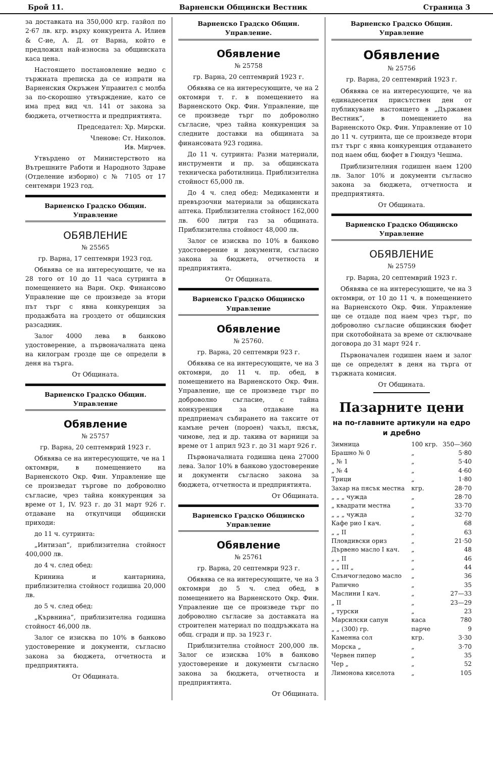Брой 11. Варненски Общински Вестник Страница 3
за доставката на 350,000 кгр. газйол по 2·67 лв. кгр. върху конкурента А. Илиев & С-ие, А. Д. от Варна, който е предложил най-износна за общинската каса цена.
Настоящето постановление ведно с тържната преписка да се изпрати на Варненския Окръжен Управител с молба за по-скорошно утвърждение, като се има пред вид чл. 141 от закона за бюджета, отчетността и предприятията.
Председател: Хр. Мирски.
Членове: Ст. Николов.
Ив. Мирчев.
Утвърдено от Министерството на Вътрешните Работи и Народното Здраве (Отделение изборно) с № 7105 от 17 сентември 1923 год.
Варненско Градско Общин. Управление
ОБЯВЛЕНИЕ
№ 25565
гр. Варна, 17 септември 1923 год.
Обявява се на интересующите, че на 28 того от 10 до 11 часа сутринта в помещението на Варн. Окр. Финансово Управление ще се произведе за втори път търг с явна конкуренция за продажбата на гроздето от общинския разсадник.
Залог 4000 лева в банково удостоверение, а първоначалната цена на килограм грозде ще се определи в деня на търга.
От Общината.
Варненско Градско Общин. Управление
Обявление
№ 25757
гр. Варна, 20 септемврий 1923 г.
Обявява се на интересующите, че на 1 октомври, в помещението на Варненското Окр. Фин. Управление ще се произведат търгове по доброволно съгласие, чрез тайна конкуренция за време от 1, IV. 923 г. до 31 март 926 г. отдаване на откупчици общински приходи:
до 11 ч. сутринта:
„Интизап“, приблизителна стойност 400,000 лв.
до 4 ч. след обед:
Кринина и кантарнина, приблизителна стойност годишна 20,000 лв.
до 5 ч. след обед:
„Кървнина“, приблизителна годишна стойност 46,000 лв.
Залог се изисква по 10% в банково удостоверение и документи, съгласно закона за бюджета, отчетноста и предприятията.
От Общината.
Варненско Градско Общин. Управление.
Обявление
№ 25758
гр. Варна, 20 септемврий 1923 г.
Обявява се на интересующите, че на 2 октомври т. г. в помещението на Варненското Окр. Фин. Управление, ще се произведе търг по доброволно съгласие, чрез тайна конкуренция за следните доставки на общината за финансовата 923 година.
До 11 ч. сутринта: Разни материали, инструменти и пр. за общинската техническа работилница. Приблизителна стойност 65,000 лв.
До 4 ч. след обед: Медикаменти и превързочни материали за общинската аптека. Приблизителна стойност 162,000 лв. 600 литри газ за общината. Приблизителна стойност 48,000 лв.
Залог се изисква по 10% в банково удостоверение и документи, съгласно закона за бюджета, отчетноста и предприятията.
От Общината.
Варненско Градско Общинско Управление
Обявление
№ 25760.
гр. Варна, 20 септември 923 г.
Обявява се на интересующите, че на 3 октомври, до 11 ч. пр. обед, в помещението на Варненското Окр. Фин. Управление, ще се произведе търг по доброволно съгласие, с тайна конкуренция за отдаване на предприемач събирането на таксите от камъне речен (пороен) чакъл, пясък, чимове, лед и др. такива от варници за време от 1 април 923 г. до 31 март 926 г.
Първоначалната годишна цена 27000 лева. Залог 10% в банково удостоверение и документи съгласно закона за бюджета, отчетноста и предприятията.
От Общината.
Варненско Градско Общинско Управление
Обявление
№ 25761
гр. Варна, 20 септември 923 г.
Обявява се на интересующите, че на 3 октомври до 5 ч. след обед, в помещението на Варненското Окр. Фин. Управление ще се произведе търг по доброволно съгласие за доставката на строителен материал по поддръжката на общ. сгради и пр. за 1923 г.
Приблизителна стойност 200,000 лв. Залог се изисква 10% в банково удостоверение и документи съгласно закона за бюджета, отчетноста и предприятията.
От Общината.
Варненско Градско Общин. Управление
Обявление
№ 25756
гр. Варна, 20 септемврий 1923 г.
Обявява се на интересующите, че на единадесетия присътствен ден от публикуване настоящето в „Държавен Вестник“, в помещението на Варненското Окр. Фин. Управление от 10 до 11 ч. сутринта, ще се произведе втори път търг с явна конкуренция отдаването под наем общ. бюфет в Гюндуз Чешма.
Приблизителния годишен наем 1200 лв. Залог 10% и документи съгласно закона за бюджета, отчетноста и предприятията.
От Общината.
Варненско Градско Общинско Управление
ОБЯВЛЕНИЕ
№ 25759
гр. Варна, 20 септемврий 1923 г.
Обявява се на интересующите, че на 3 октомври, от 10 до 11 ч. в помещението на Варненското Окр. Фин. Управление ще се отдаде под наем чрез търг, по доброволно съгласие общинския бюфет при скотобойната за време от сключване договора до 31 март 924 г.
Първоначален годишен наем и залог ще се определят в деня на търга от тържната комисия.
От Общината.
Пазарните цени
на по-главните артикули на едро и дребно
| Зимница | 100 кгр. | 350—360 |
| Брашно № 0 | „ | 5·80 |
| „ № 1 | „ | 5·40 |
| „ № 4 | „ | 4·60 |
| Трици | „ | 1·80 |
| Захар на пясък местна | кгр. | 28·70 |
| „ „ „ чужда | „ | 28·70 |
| „ квадрати местна | „ | 33·70 |
| „ „ „ чужда | „ | 32·70 |
| Кафе рио I кач. | „ | 68 |
| „ „ II | „ | 63 |
| Пловдивски ориз | „ | 21·50 |
| Дървено масло I кач. | „ | 48 |
| „ „ II | „ | 46 |
| „ „ III „ | „ | 44 |
| Слънчогледово масло | „ | 36 |
| Рапично | „ | 35 |
| Маслини I кач. | „ | 27—33 |
| „ II | „ | 23—29 |
| „ турски | „ | 23 |
| Марсилски сапун | каса | 780 |
| „ „ (300) гр. | парче | 9 |
| Каменна сол | кгр. | 3·30 |
| Морска „ | „ | 3·70 |
| Червен пипер | „ | 35 |
| Чер „ | „ | 52 |
| Лимонова киселота | „ | 105 |